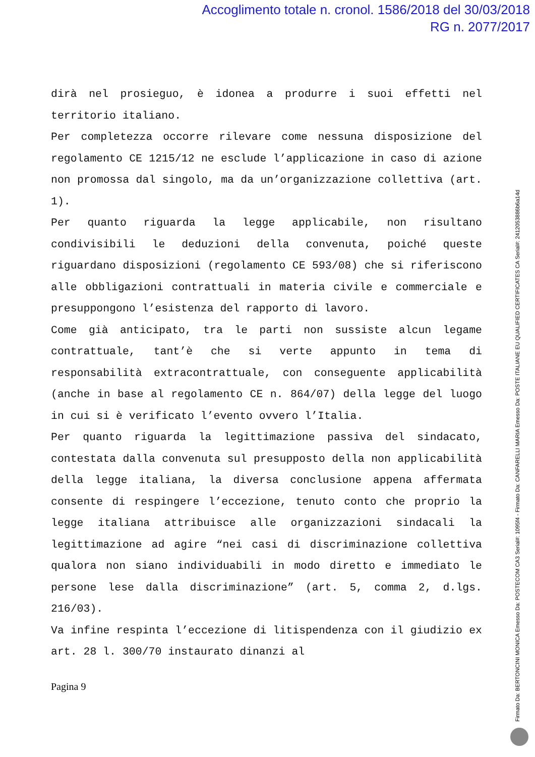Accoglimento totale n. cronol. 1586/2018 del 30/03/2018
RG n. 2077/2017
dirà nel prosieguo, è idonea a produrre i suoi effetti nel territorio italiano.
Per completezza occorre rilevare come nessuna disposizione del regolamento CE 1215/12 ne esclude l’applicazione in caso di azione non promossa dal singolo, ma da un’organizzazione collettiva (art. 1).
Per quanto riguarda la legge applicabile, non risultano condivisibili le deduzioni della convenuta, poiché queste riguardano disposizioni (regolamento CE 593/08) che si riferiscono alle obbligazioni contrattuali in materia civile e commerciale e presuppongono l’esistenza del rapporto di lavoro.
Come già anticipato, tra le parti non sussiste alcun legame contrattuale, tant’è che si verte appunto in tema di responsabilità extracontrattuale, con conseguente applicabilità (anche in base al regolamento CE n. 864/07) della legge del luogo in cui si è verificato l’evento ovvero l’Italia.
Per quanto riguarda la legittimazione passiva del sindacato, contestata dalla convenuta sul presupposto della non applicabilità della legge italiana, la diversa conclusione appena affermata consente di respingere l’eccezione, tenuto conto che proprio la legge italiana attribuisce alle organizzazioni sindacali la legittimazione ad agire “nei casi di discriminazione collettiva qualora non siano individuabili in modo diretto e immediato le persone lese dalla discriminazione” (art. 5, comma 2, d.lgs. 216/03).
Va infine respinta l’eccezione di litispendenza con il giudizio ex art. 28 l. 300/70 instaurato dinanzi al
Pagina 9
Firmato Da: BERTONCINI MONICA Emesso Da: POSTECOM CA3 Serial#: 1095f4 - Firmato Da: CANFARELLI MARIA Emesso Da: POSTE ITALIANE EU QUALIFIED CERTIFICATES CA Serial#: 2412053886b6a14d